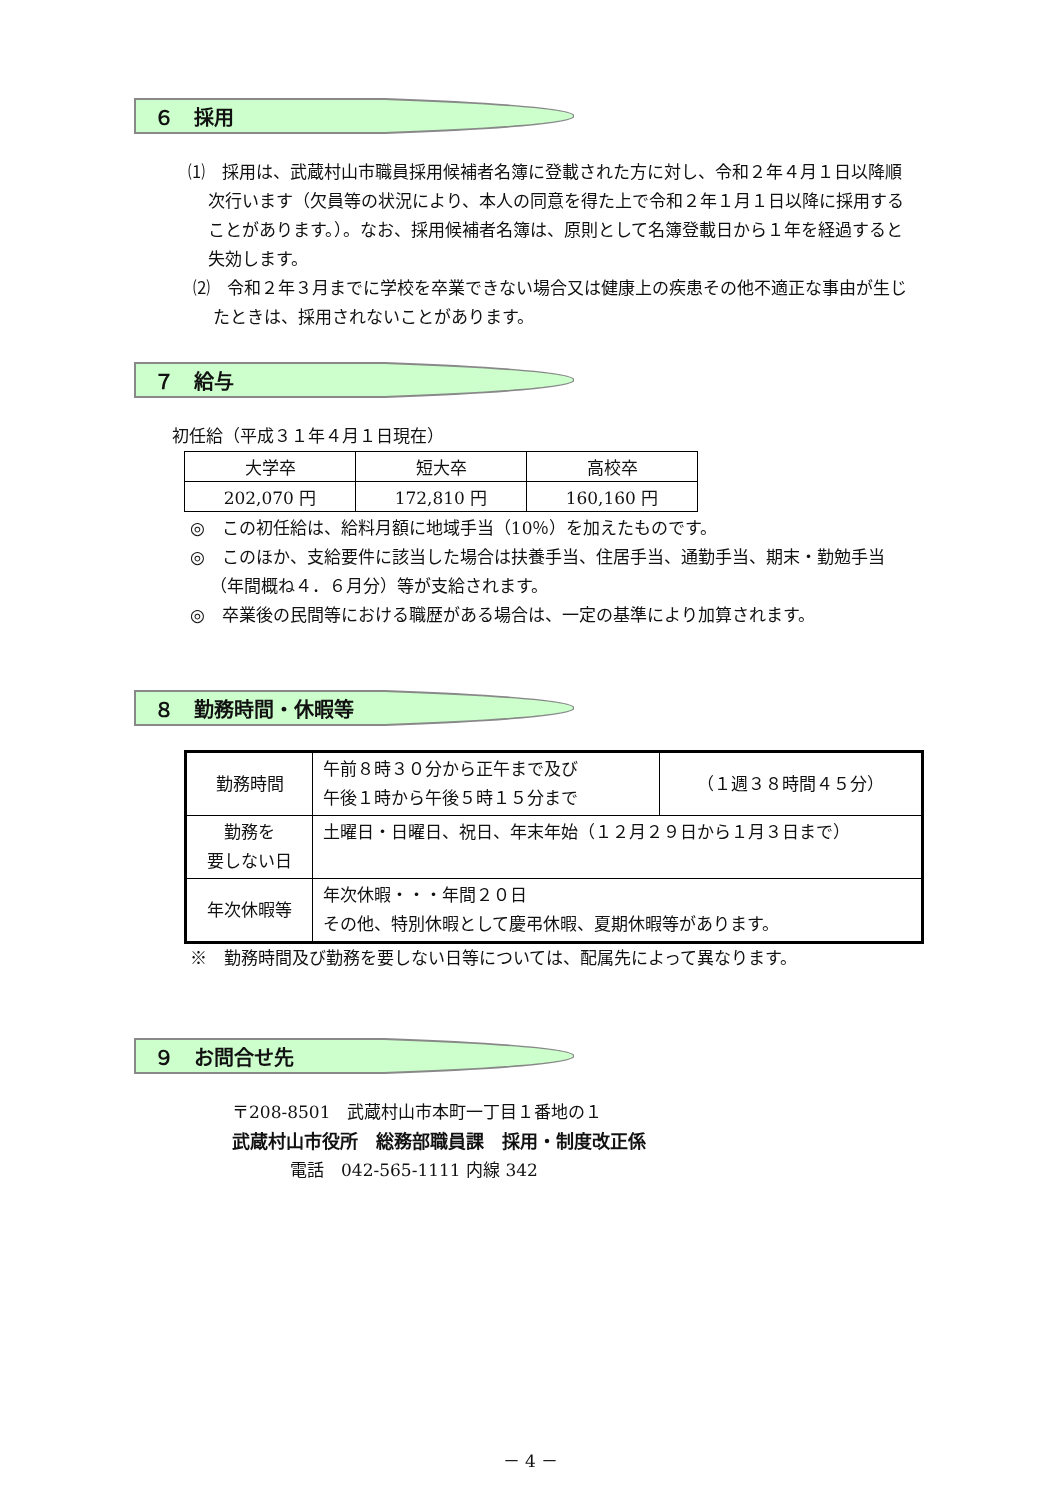６　採用
⑴　採用は、武蔵村山市職員採用候補者名簿に登載された方に対し、令和２年４月１日以降順次行います（欠員等の状況により、本人の同意を得た上で令和２年１月１日以降に採用することがあります。）。なお、採用候補者名簿は、原則として名簿登載日から１年を経過すると失効します。
⑵　令和２年３月までに学校を卒業できない場合又は健康上の疾患その他不適正な事由が生じたときは、採用されないことがあります。
７　給与
初任給（平成３１年４月１日現在）
| 大学卒 | 短大卒 | 高校卒 |
| 202,070 円 | 172,810 円 | 160,160 円 |
◎　この初任給は、給料月額に地域手当（10％）を加えたものです。
◎　このほか、支給要件に該当した場合は扶養手当、住居手当、通勤手当、期末・勤勉手当（年間概ね４．６月分）等が支給されます。
◎　卒業後の民間等における職歴がある場合は、一定の基準により加算されます。
８　勤務時間・休暇等
| 勤務時間 | 午前８時３０分から正午まで及び 午後１時から午後５時１５分まで | （１週３８時間４５分） |
| 勤務を 要しない日 | 土曜日・日曜日、祝日、年末年始（１２月２９日から１月３日まで） | |
| 年次休暇等 | 年次休暇・・・年間２０日 その他、特別休暇として慶弔休暇、夏期休暇等があります。 | |
※　勤務時間及び勤務を要しない日等については、配属先によって異なります。
９　お問合せ先
〒208-8501　武蔵村山市本町一丁目１番地の１
武蔵村山市役所　総務部職員課　採用・制度改正係
電話　042-565-1111 内線 342
－ 4 －